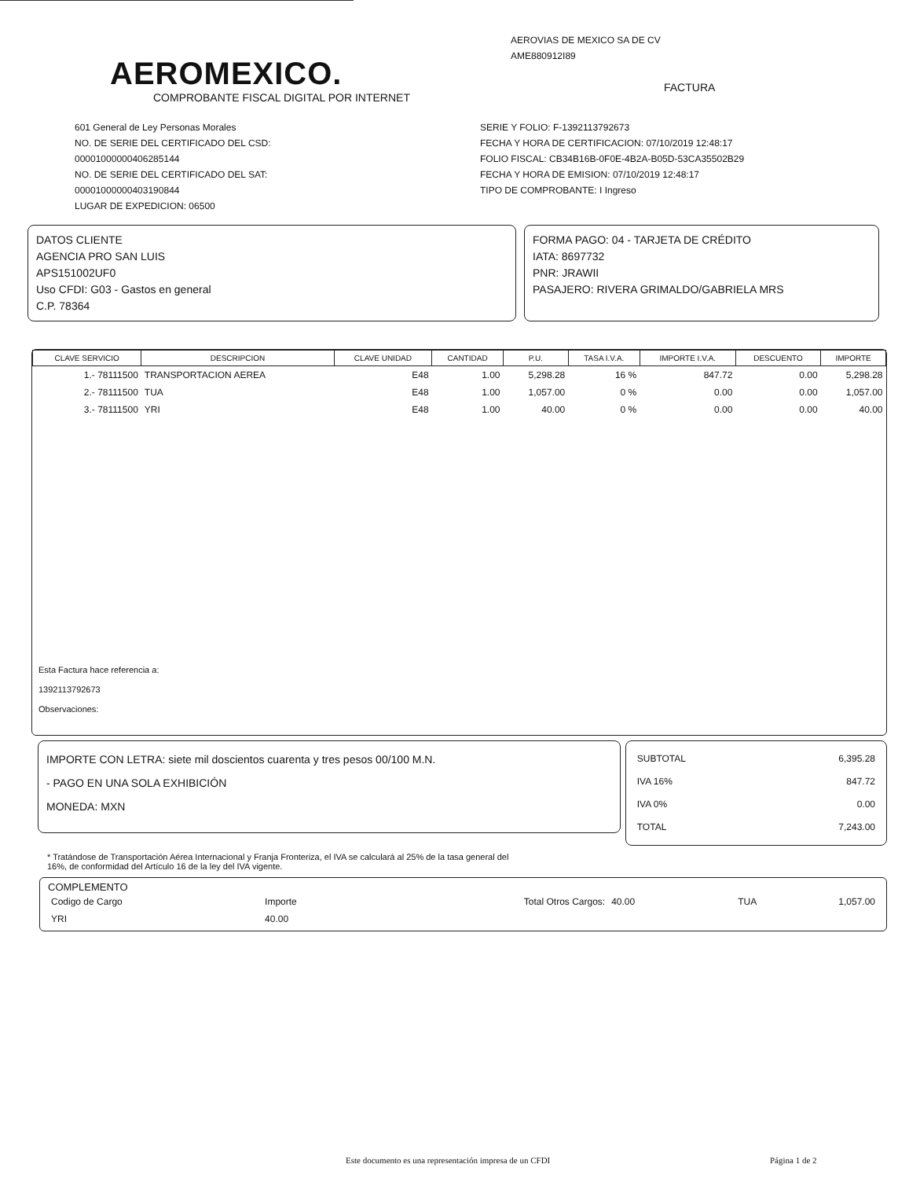AEROMEXICO.
COMPROBANTE FISCAL DIGITAL POR INTERNET
AEROVIAS DE MEXICO SA DE CV
AME880912I89
FACTURA
601 General de Ley Personas Morales
NO. DE SERIE DEL CERTIFICADO DEL CSD:
00001000000406285144
NO. DE SERIE DEL CERTIFICADO DEL SAT:
00001000000403190844
LUGAR DE EXPEDICION: 06500
SERIE Y FOLIO: F-1392113792673
FECHA Y HORA DE CERTIFICACION: 07/10/2019 12:48:17
FOLIO FISCAL: CB34B16B-0F0E-4B2A-B05D-53CA35502B29
FECHA Y HORA DE EMISION: 07/10/2019 12:48:17
TIPO DE COMPROBANTE: I Ingreso
DATOS CLIENTE
AGENCIA PRO SAN LUIS
APS151002UF0
Uso CFDI: G03 - Gastos en general
C.P. 78364
FORMA PAGO: 04 - TARJETA DE CRÉDITO
IATA: 8697732
PNR: JRAWII
PASAJERO: RIVERA GRIMALDO/GABRIELA MRS
| CLAVE SERVICIO | DESCRIPCION | CLAVE UNIDAD | CANTIDAD | P.U. | TASA I.V.A. | IMPORTE I.V.A. | DESCUENTO | IMPORTE |
| --- | --- | --- | --- | --- | --- | --- | --- | --- |
| 1.- 78111500 | TRANSPORTACION AEREA | E48 | 1.00 | 5,298.28 | 16 % | 847.72 | 0.00 | 5,298.28 |
| 2.- 78111500 | TUA | E48 | 1.00 | 1,057.00 | 0 % | 0.00 | 0.00 | 1,057.00 |
| 3.- 78111500 | YRI | E48 | 1.00 | 40.00 | 0 % | 0.00 | 0.00 | 40.00 |
Esta Factura hace referencia a:
1392113792673
Observaciones:
IMPORTE CON LETRA: siete mil doscientos cuarenta y tres pesos 00/100 M.N.
- PAGO EN UNA SOLA EXHIBICIÓN
MONEDA: MXN
| SUBTOTAL | 6,395.28 |
| IVA 16% | 847.72 |
| IVA 0% | 0.00 |
| TOTAL | 7,243.00 |
* Tratándose de Transportación Aérea Internacional y Franja Fronteriza, el IVA se calculará al 25% de la tasa general del
16%, de conformidad del Artículo 16 de la ley del IVA vigente.
COMPLEMENTO
| Codigo de Cargo | Importe | Total Otros Cargos: | 40.00 | TUA | 1,057.00 |
| YRI | 40.00 | | | | |
Este documento es una representación impresa de un CFDI
Página 1 de 2